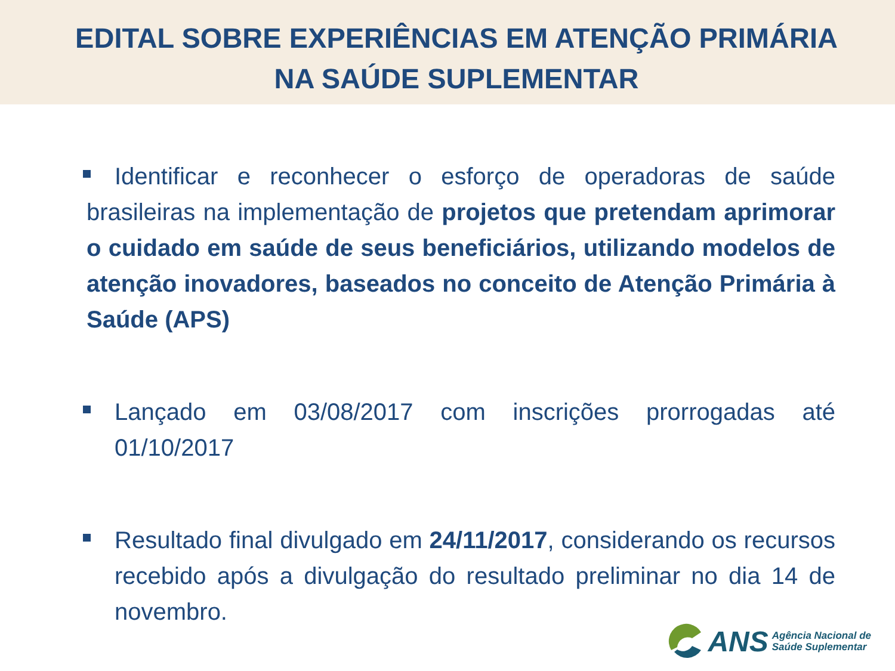EDITAL SOBRE EXPERIÊNCIAS EM ATENÇÃO PRIMÁRIA
NA SAÚDE SUPLEMENTAR
Identificar e reconhecer o esforço de operadoras de saúde brasileiras na implementação de projetos que pretendam aprimorar o cuidado em saúde de seus beneficiários, utilizando modelos de atenção inovadores, baseados no conceito de Atenção Primária à Saúde (APS)
Lançado em 03/08/2017 com inscrições prorrogadas até 01/10/2017
Resultado final divulgado em 24/11/2017, considerando os recursos recebido após a divulgação do resultado preliminar no dia 14 de novembro.
ANS Agência Nacional de
Saúde Suplementar